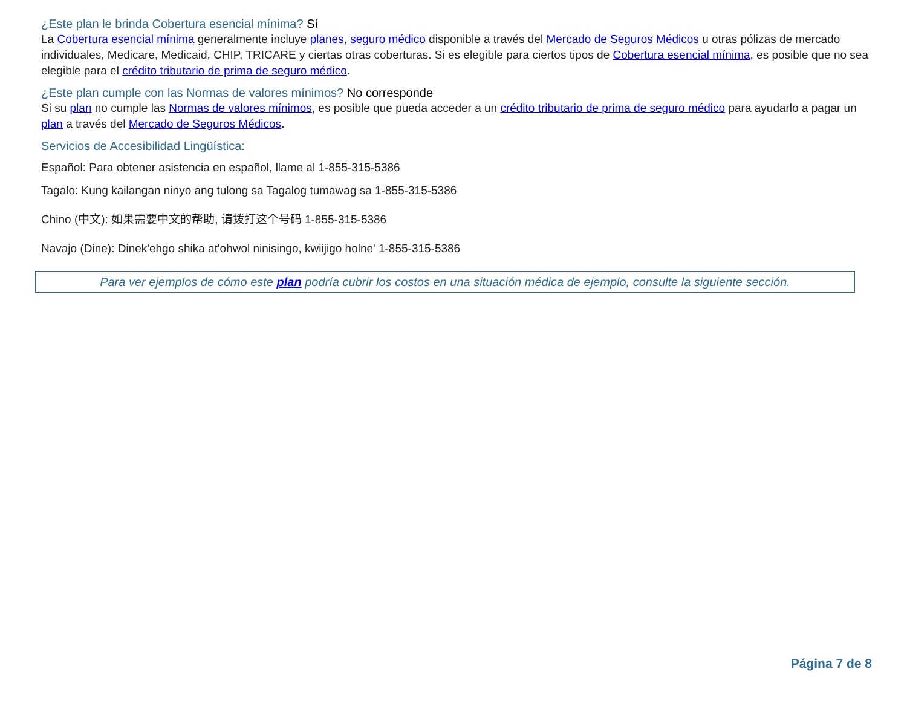¿Este plan le brinda Cobertura esencial mínima? Sí
La Cobertura esencial mínima generalmente incluye planes, seguro médico disponible a través del Mercado de Seguros Médicos u otras pólizas de mercado individuales, Medicare, Medicaid, CHIP, TRICARE y ciertas otras coberturas. Si es elegible para ciertos tipos de Cobertura esencial mínima, es posible que no sea elegible para el crédito tributario de prima de seguro médico.
¿Este plan cumple con las Normas de valores mínimos? No corresponde
Si su plan no cumple las Normas de valores mínimos, es posible que pueda acceder a un crédito tributario de prima de seguro médico para ayudarlo a pagar un plan a través del Mercado de Seguros Médicos.
Servicios de Accesibilidad Lingüística:
Español: Para obtener asistencia en español, llame al 1-855-315-5386
Tagalo: Kung kailangan ninyo ang tulong sa Tagalog tumawag sa 1-855-315-5386
Chino (中文): 如果需要中文的帮助, 请拨打这个号码 1-855-315-5386
Navajo (Dine): Dinek'ehgo shika at'ohwol ninisingo, kwiijigo holne' 1-855-315-5386
Para ver ejemplos de cómo este plan podría cubrir los costos en una situación médica de ejemplo, consulte la siguiente sección.
Página 7 de 8